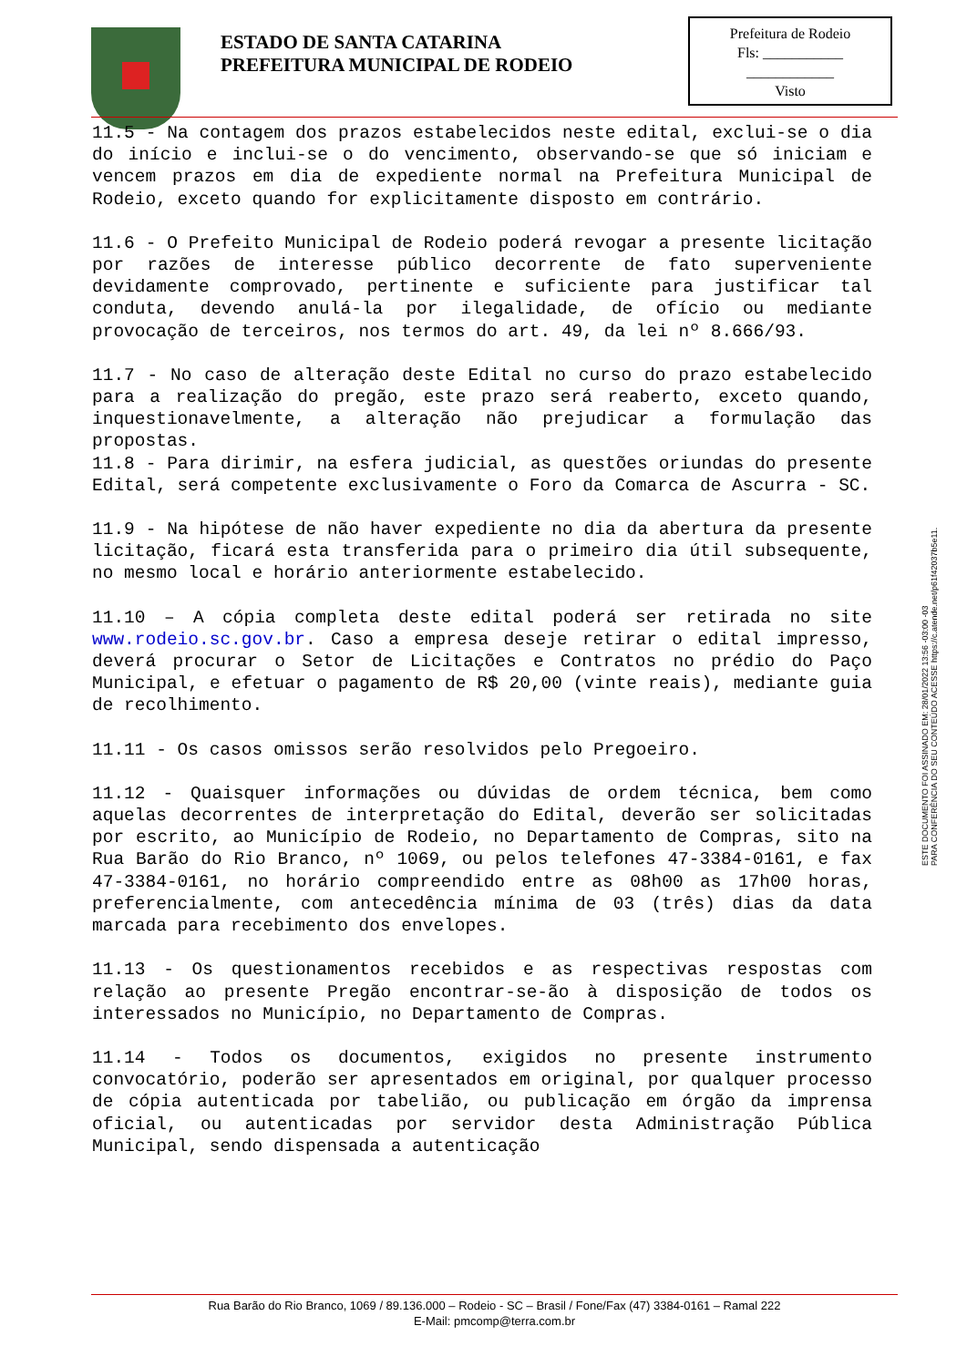ESTADO DE SANTA CATARINA
PREFEITURA MUNICIPAL DE RODEIO
Prefeitura de Rodeio
Fls: ___________
____________
Visto
11.5 - Na contagem dos prazos estabelecidos neste edital, exclui-se o dia do início e inclui-se o do vencimento, observando-se que só iniciam e vencem prazos em dia de expediente normal na Prefeitura Municipal de Rodeio, exceto quando for explicitamente disposto em contrário.
11.6 - O Prefeito Municipal de Rodeio poderá revogar a presente licitação por razões de interesse público decorrente de fato superveniente devidamente comprovado, pertinente e suficiente para justificar tal conduta, devendo anulá-la por ilegalidade, de ofício ou mediante provocação de terceiros, nos termos do art. 49, da lei nº 8.666/93.
11.7 - No caso de alteração deste Edital no curso do prazo estabelecido para a realização do pregão, este prazo será reaberto, exceto quando, inquestionavelmente, a alteração não prejudicar a formulação das propostas.
11.8 - Para dirimir, na esfera judicial, as questões oriundas do presente Edital, será competente exclusivamente o Foro da Comarca de Ascurra - SC.
11.9 - Na hipótese de não haver expediente no dia da abertura da presente licitação, ficará esta transferida para o primeiro dia útil subsequente, no mesmo local e horário anteriormente estabelecido.
11.10 – A cópia completa deste edital poderá ser retirada no site www.rodeio.sc.gov.br. Caso a empresa deseje retirar o edital impresso, deverá procurar o Setor de Licitações e Contratos no prédio do Paço Municipal, e efetuar o pagamento de R$ 20,00 (vinte reais), mediante guia de recolhimento.
11.11 - Os casos omissos serão resolvidos pelo Pregoeiro.
11.12 - Quaisquer informações ou dúvidas de ordem técnica, bem como aquelas decorrentes de interpretação do Edital, deverão ser solicitadas por escrito, ao Município de Rodeio, no Departamento de Compras, sito na Rua Barão do Rio Branco, nº 1069, ou pelos telefones 47-3384-0161, e fax 47-3384-0161, no horário compreendido entre as 08h00 as 17h00 horas, preferencialmente, com antecedência mínima de 03 (três) dias da data marcada para recebimento dos envelopes.
11.13 - Os questionamentos recebidos e as respectivas respostas com relação ao presente Pregão encontrar-se-ão à disposição de todos os interessados no Município, no Departamento de Compras.
11.14 - Todos os documentos, exigidos no presente instrumento convocatório, poderão ser apresentados em original, por qualquer processo de cópia autenticada por tabelião, ou publicação em órgão da imprensa oficial, ou autenticadas por servidor desta Administração Pública Municipal, sendo dispensada a autenticação
ESTE DOCUMENTO FOI ASSINADO EM: 28/01/2022 13:56 -03:00 -03
PARA CONFERÊNCIA DO SEU CONTEÚDO ACESSE https://c.atende.net/p61f42037b5e11.
Rua Barão do Rio Branco, 1069 / 89.136.000 – Rodeio - SC – Brasil / Fone/Fax (47) 3384-0161 – Ramal 222
E-Mail: pmcomp@terra.com.br